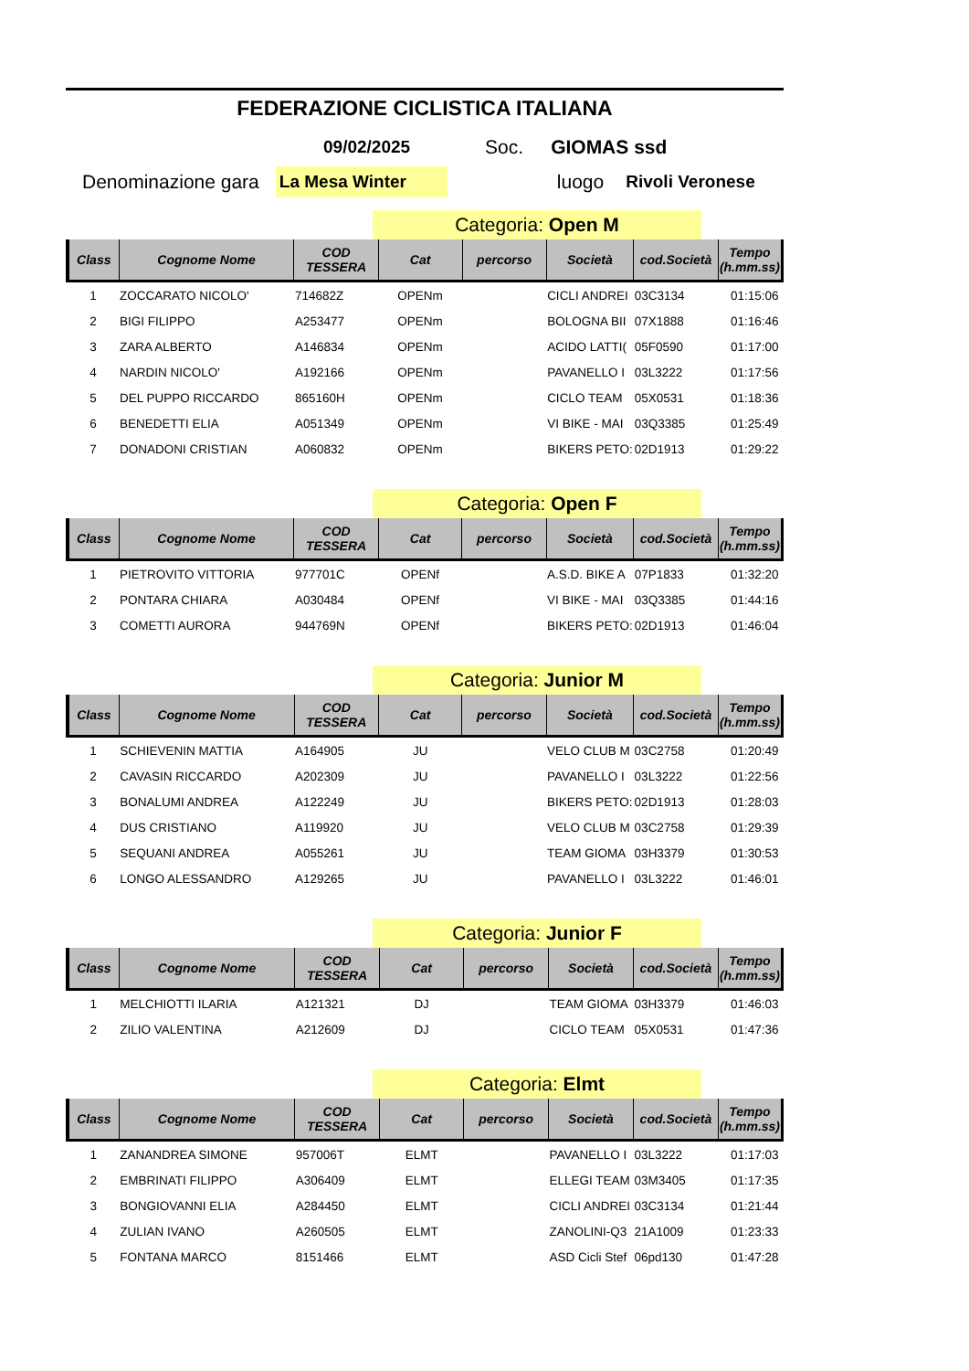FEDERAZIONE CICLISTICA ITALIANA
09/02/2025 Soc. GIOMAS ssd
Denominazione gara La Mesa Winter luogo Rivoli Veronese
Categoria: Open M
| Class | Cognome Nome | COD TESSERA | Cat | percorso | Società | cod.Società | Tempo (h.mm.ss) |
| --- | --- | --- | --- | --- | --- | --- | --- |
| 1 | ZOCCARATO NICOLO' | 714682Z | OPENm | | CICLI ANDREI | 03C3134 | 01:15:06 |
| 2 | BIGI FILIPPO | A253477 | OPENm | | BOLOGNA BII | 07X1888 | 01:16:46 |
| 3 | ZARA ALBERTO | A146834 | OPENm | | ACIDO LATTI( | 05F0590 | 01:17:00 |
| 4 | NARDIN NICOLO' | A192166 | OPENm | | PAVANELLO I | 03L3222 | 01:17:56 |
| 5 | DEL PUPPO RICCARDO | 865160H | OPENm | | CICLO TEAM | 05X0531 | 01:18:36 |
| 6 | BENEDETTI ELIA | A051349 | OPENm | | VI BIKE - MAI | 03Q3385 | 01:25:49 |
| 7 | DONADONI CRISTIAN | A060832 | OPENm | | BIKERS PETO: | 02D1913 | 01:29:22 |
Categoria: Open F
| Class | Cognome Nome | COD TESSERA | Cat | percorso | Società | cod.Società | Tempo (h.mm.ss) |
| --- | --- | --- | --- | --- | --- | --- | --- |
| 1 | PIETROVITO VITTORIA | 977701C | OPENf | | A.S.D. BIKE A | 07P1833 | 01:32:20 |
| 2 | PONTARA CHIARA | A030484 | OPENf | | VI BIKE - MAI | 03Q3385 | 01:44:16 |
| 3 | COMETTI AURORA | 944769N | OPENf | | BIKERS PETO: | 02D1913 | 01:46:04 |
Categoria: Junior M
| Class | Cognome Nome | COD TESSERA | Cat | percorso | Società | cod.Società | Tempo (h.mm.ss) |
| --- | --- | --- | --- | --- | --- | --- | --- |
| 1 | SCHIEVENIN MATTIA | A164905 | JU | | VELO CLUB M | 03C2758 | 01:20:49 |
| 2 | CAVASIN RICCARDO | A202309 | JU | | PAVANELLO I | 03L3222 | 01:22:56 |
| 3 | BONALUMI ANDREA | A122249 | JU | | BIKERS PETO: | 02D1913 | 01:28:03 |
| 4 | DUS CRISTIANO | A119920 | JU | | VELO CLUB M | 03C2758 | 01:29:39 |
| 5 | SEQUANI ANDREA | A055261 | JU | | TEAM GIOMA | 03H3379 | 01:30:53 |
| 6 | LONGO ALESSANDRO | A129265 | JU | | PAVANELLO I | 03L3222 | 01:46:01 |
Categoria: Junior F
| Class | Cognome Nome | COD TESSERA | Cat | percorso | Società | cod.Società | Tempo (h.mm.ss) |
| --- | --- | --- | --- | --- | --- | --- | --- |
| 1 | MELCHIOTTI ILARIA | A121321 | DJ | | TEAM GIOMA | 03H3379 | 01:46:03 |
| 2 | ZILIO VALENTINA | A212609 | DJ | | CICLO TEAM | 05X0531 | 01:47:36 |
Categoria: Elmt
| Class | Cognome Nome | COD TESSERA | Cat | percorso | Società | cod.Società | Tempo (h.mm.ss) |
| --- | --- | --- | --- | --- | --- | --- | --- |
| 1 | ZANANDREA SIMONE | 957006T | ELMT | | PAVANELLO I | 03L3222 | 01:17:03 |
| 2 | EMBRINATI FILIPPO | A306409 | ELMT | | ELLEGI TEAM | 03M3405 | 01:17:35 |
| 3 | BONGIOVANNI ELIA | A284450 | ELMT | | CICLI ANDREI | 03C3134 | 01:21:44 |
| 4 | ZULIAN IVANO | A260505 | ELMT | | ZANOLINI-Q3 | 21A1009 | 01:23:33 |
| 5 | FONTANA MARCO | 8151466 | ELMT | | ASD Cicli Stef | 06pd130 | 01:47:28 |